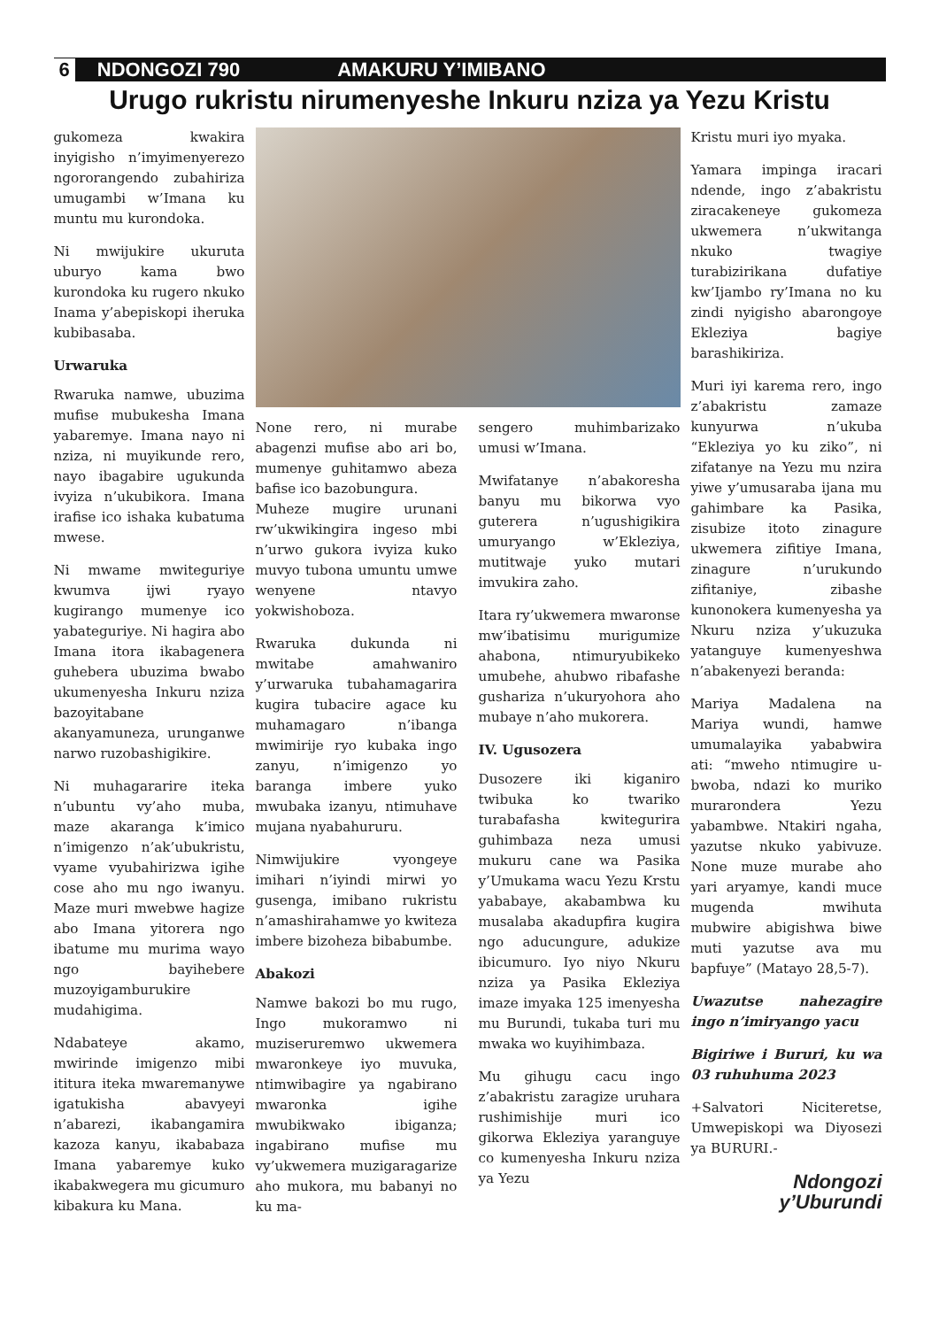6 NDONGOZI 790 AMAKURU Y’IMIBANO
Urugo rukristu nirumenyeshe Inkuru nziza ya Yezu Kristu
gukomeza kwakira inyigisho n’imyimenyerezo ngororangendo zubahiriza umugambi w’Imana ku muntu mu kurondoka.
Ni mwijukire ukuruta uburyo kama bwo kurondoka ku rugero nkuko Inama y’abepiskopi iheruka kubibasaba.
Urwaruka
Rwaruka namwe, ubuzima mufise mubukesha Imana yabaremye. Imana nayo ni nziza, ni muyikunde rero, nayo ibagabire ugukunda ivyiza n’ukubikora. Imana irafise ico ishaka kubatuma mwese.
Ni mwame mwiteguriye kwumva ijwi ryayo kugirango mumenye ico yabateguriye. Ni hagira abo Imana itora ikabagenera guhebera ubuzima bwabo ukumenyesha Inkuru nziza bazoyitabane akanyamuneza, urunganwe narwo ruzobashigikire.
Ni muhagararire iteka n’ubuntu vy’aho muba, maze akaranga k’imico n’imigenzo n’ak’ubukristu, vyame vyubahirizwa igihe cose aho mu ngo iwanyu. Maze muri mwebwe hagize abo Imana yitorera ngo ibatume mu murima wayo ngo bayihebere muzoyigamburukire mudahigima.
Ndabateye akamo, mwirinde imigenzo mibi ititura iteka mwaremanywe igatukisha abavyeyi n’abarezi, ikabangamira kazoza kanyu, ikababaza Imana yabaremye kuko ikabakwegera mu gicumuro kibakura ku Mana.
None rero, ni murabe abagenzi mufise abo ari bo, mumenye guhitamwo abeza bafise ico bazobungura.
Muheze mugire urunani rw’ukwikingira ingeso mbi n’urwo gukora ivyiza kuko muvyo tubona umuntu umwe wenyene ntavyo yokwishoboza.
Rwaruka dukunda ni mwitabe amahwaniro y’urwaruka tubahamagarira kugira tubacire agace ku muhamagaro n’ibanga mwimirije ryo kubaka ingo zanyu, n’imigenzo yo baranga imbere yuko mwubaka izanyu, ntimuhave mujana nyabahururu.
Nimwijukire vyongeye imihari n’iyindi mirwi yo gusenga, imibano rukristu n’amashirahamwe yo kwiteza imbere bizoheza bibabumbe.
Abakozi
Namwe bakozi bo mu rugo, Ingo mukoramwo ni muziseruremwo ukwemera mwaronkeye iyo muvuka, ntimwibagire ya ngabirano mwaronka igihe mwubikwako ibiganza; ingabirano mufise mu vy’ukwemera muzigaragarize aho mukora, mu babanyi no ku ma-
sengero muhimbarizako umusi w’Imana.
Mwifatanye n’abakoresha banyu mu bikorwa vyo guterera n’ugushigikira umuryango w’Ekleziya, mutitwaje yuko mutari imvukira zaho.
Itara ry’ukwemera mwaronse mw’ibatisimu murigumize ahabona, ntimuryubikeko umubehe, ahubwo ribafashe gushariza n’ukuryohora aho mubaye n’aho mukorera.
IV. Ugusozera
Dusozere iki kiganiro twibuka ko twariko turabafasha kwitegurira guhimbaza neza umusi mukuru cane wa Pasika y’Umukama wacu Yezu Krstu yababaye, akabambwa ku musalaba akadupfira kugira ngo aducungure, adukize ibicumuro. Iyo niyo Nkuru nziza ya Pasika Ekleziya imaze imyaka 125 imenyesha mu Burundi, tukaba turi mu mwaka wo kuyihimbaza.
Mu gihugu cacu ingo z’abakristu zaragize uruhara rushimishije muri ico gikorwa Ekleziya yaranguye co kumenyesha Inkuru nziza ya Yezu
Kristu muri iyo myaka.
Yamara impinga iracari ndende, ingo z’abakristu ziracakeneye gukomeza ukwemera n’ukwitanga nkuko twagiye turabizirikana dufatiye kw’Ijambo ry’Imana no ku zindi nyigisho abarongoye Ekleziya bagiye barashikiriza.
Muri iyi karema rero, ingo z’abakristu zamaze kunyurwa n’ukuba “Ekleziya yo ku ziko”, ni zifatanye na Yezu mu nzira yiwe y’umusaraba ijana mu gahimbare ka Pasika, zisubize itoto zinagure ukwemera zifitiye Imana, zinagure n’urukundo zifitaniye, zibashe kunonokera kumenyesha ya Nkuru nziza y’ukuzuka yatanguye kumenyeshwa n’abakenyezi beranda:
Mariya Madalena na Mariya wundi, hamwe umumalayika yababwira ati: “mweho ntimugire u-bwoba, ndazi ko muriko murarondera Yezu yabambwe. Ntakiri ngaha, yazutse nkuko yabivuze. None muze murabe aho yari aryamye, kandi muce mugenda mwihuta mubwire abigishwa biwe muti yazutse ava mu bapfuye” (Matayo 28,5-7).
Uwazutse nahezagire ingo n’imiryango yacu
Bigiriwe i Bururi, ku wa 03 ruhuhuma 2023
+Salvatori Niciteretse, Umwepiskopi wa Diyosezi ya BURURI.-
Ndongozi y’Uburundi